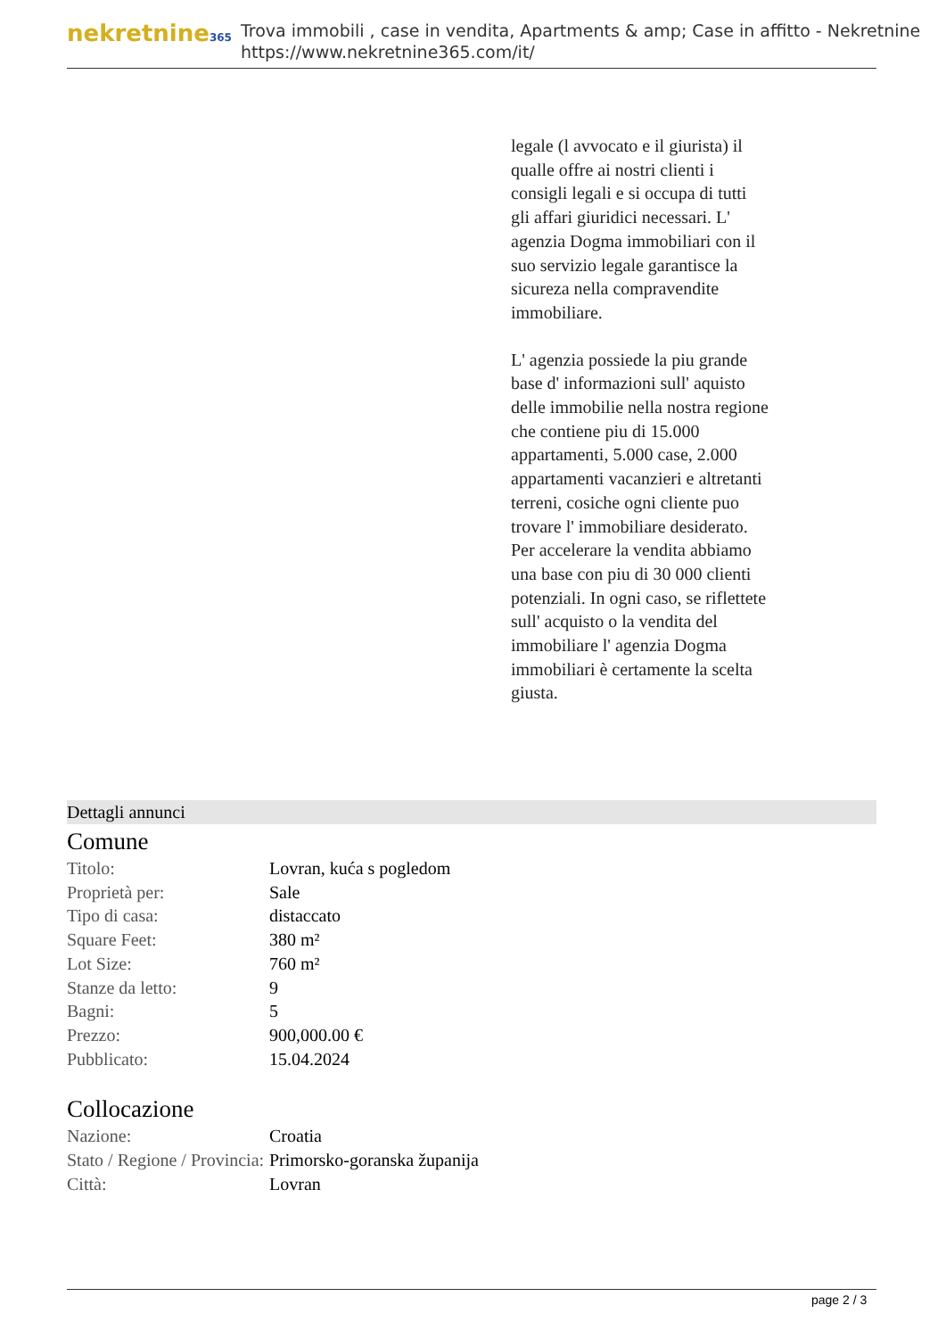nekretnine365
Trova immobili , case in vendita, Apartments & amp; Case in affitto - Nekretnine
https://www.nekretnine365.com/it/
legale (l avvocato e il giurista) il qualle offre ai nostri clienti i consigli legali e si occupa di tutti gli affari giuridici necessari. L' agenzia Dogma immobiliari con il suo servizio legale garantisce la sicureza nella compravendite immobiliare.
L' agenzia possiede la piu grande base d' informazioni sull' aquisto delle immobilie nella nostra regione che contiene piu di 15.000 appartamenti, 5.000 case, 2.000 appartamenti vacanzieri e altretanti terreni, cosiche ogni cliente puo trovare l' immobiliare desiderato. Per accelerare la vendita abbiamo una base con piu di 30 000 clienti potenziali. In ogni caso, se riflettete sull' acquisto o la vendita del immobiliare l' agenzia Dogma immobiliari è certamente la scelta giusta.
Dettagli annunci
Comune
| Titolo: | Lovran, kuća s pogledom |
| Proprietà per: | Sale |
| Tipo di casa: | distaccato |
| Square Feet: | 380 m² |
| Lot Size: | 760 m² |
| Stanze da letto: | 9 |
| Bagni: | 5 |
| Prezzo: | 900,000.00 € |
| Pubblicato: | 15.04.2024 |
Collocazione
| Nazione: | Croatia |
| Stato / Regione / Provincia: | Primorsko-goranska županija |
| Città: | Lovran |
page 2 / 3